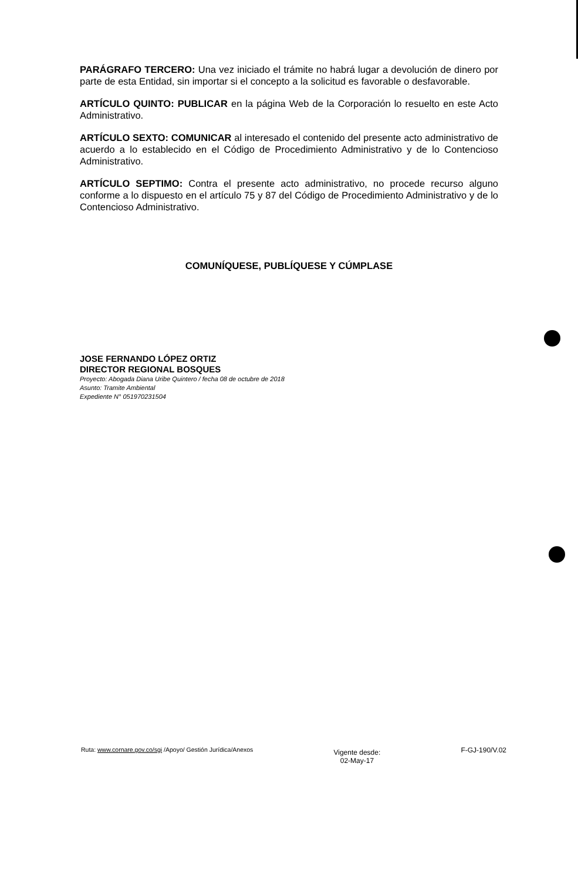PARÁGRAFO TERCERO: Una vez iniciado el trámite no habrá lugar a devolución de dinero por parte de esta Entidad, sin importar si el concepto a la solicitud es favorable o desfavorable.
ARTÍCULO QUINTO: PUBLICAR en la página Web de la Corporación lo resuelto en este Acto Administrativo.
ARTÍCULO SEXTO: COMUNICAR al interesado el contenido del presente acto administrativo de acuerdo a lo establecido en el Código de Procedimiento Administrativo y de lo Contencioso Administrativo.
ARTÍCULO SEPTIMO: Contra el presente acto administrativo, no procede recurso alguno conforme a lo dispuesto en el artículo 75 y 87 del Código de Procedimiento Administrativo y de lo Contencioso Administrativo.
COMUNÍQUESE, PUBLÍQUESE Y CÚMPLASE
JOSE FERNANDO LÓPEZ ORTIZ
DIRECTOR REGIONAL BOSQUES
Proyecto: Abogada Diana Uribe Quintero / fecha 08 de octubre de 2018
Asunto: Tramite Ambiental
Expediente N° 051970231504
Ruta: www.cornare.gov.co/sgi /Apoyo/ Gestión Jurídica/Anexos
Vigente desde:
02-May-17
F-GJ-190/V.02